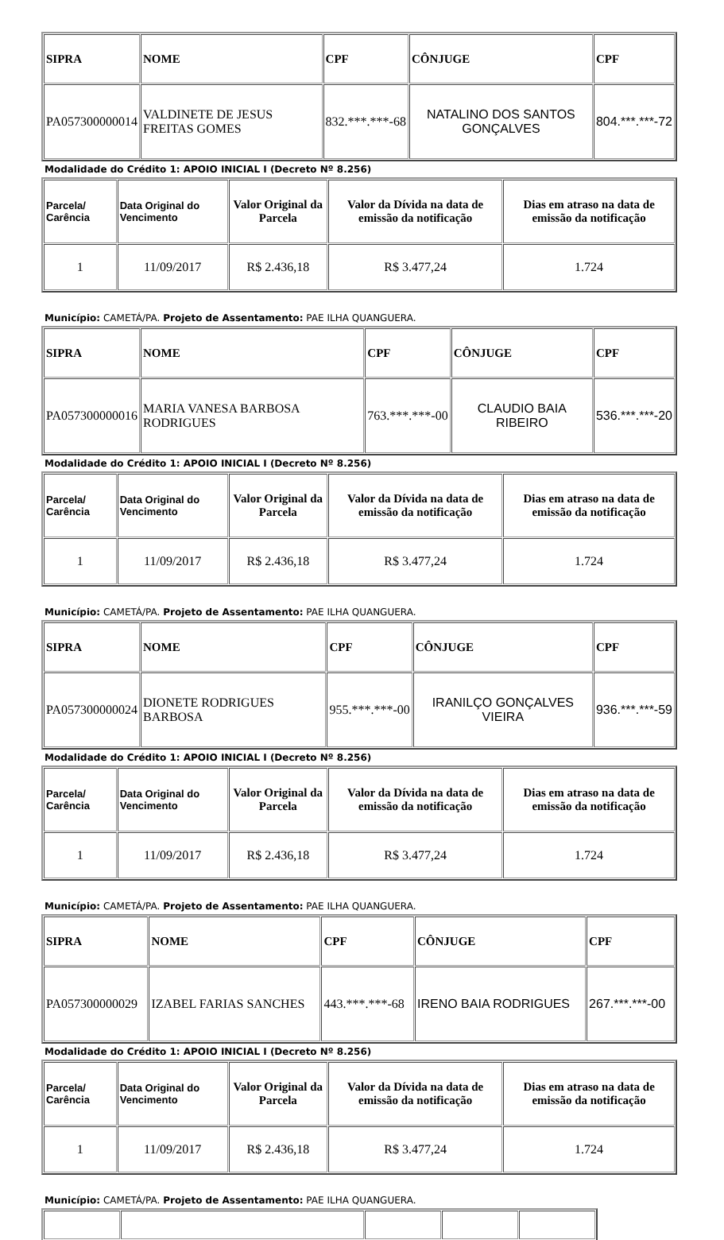| SIPRA | NOME | CPF | CÔNJUGE | CPF |
| --- | --- | --- | --- | --- |
| PA057300000014 | VALDINETE DE JESUS FREITAS GOMES | 832.***.***-68 | NATALINO DOS SANTOS GONÇALVES | 804.***.***-72 |
Modalidade do Crédito 1: APOIO INICIAL I (Decreto Nº 8.256)
| Parcela/ Carência | Data Original do Vencimento | Valor Original da Parcela | Valor da Dívida na data de emissão da notificação | Dias em atraso na data de emissão da notificação |
| --- | --- | --- | --- | --- |
| 1 | 11/09/2017 | R$ 2.436,18 | R$ 3.477,24 | 1.724 |
Município: CAMETÁ/PA. Projeto de Assentamento: PAE ILHA QUANGUERA.
| SIPRA | NOME | CPF | CÔNJUGE | CPF |
| --- | --- | --- | --- | --- |
| PA057300000016 | MARIA VANESA BARBOSA RODRIGUES | 763.***.***-00 | CLAUDIO BAIA RIBEIRO | 536.***.***-20 |
Modalidade do Crédito 1: APOIO INICIAL I (Decreto Nº 8.256)
| Parcela/ Carência | Data Original do Vencimento | Valor Original da Parcela | Valor da Dívida na data de emissão da notificação | Dias em atraso na data de emissão da notificação |
| --- | --- | --- | --- | --- |
| 1 | 11/09/2017 | R$ 2.436,18 | R$ 3.477,24 | 1.724 |
Município: CAMETÁ/PA. Projeto de Assentamento: PAE ILHA QUANGUERA.
| SIPRA | NOME | CPF | CÔNJUGE | CPF |
| --- | --- | --- | --- | --- |
| PA057300000024 | DIONETE RODRIGUES BARBOSA | 955.***.***-00 | IRANILÇO GONÇALVES VIEIRA | 936.***.***-59 |
Modalidade do Crédito 1: APOIO INICIAL I (Decreto Nº 8.256)
| Parcela/ Carência | Data Original do Vencimento | Valor Original da Parcela | Valor da Dívida na data de emissão da notificação | Dias em atraso na data de emissão da notificação |
| --- | --- | --- | --- | --- |
| 1 | 11/09/2017 | R$ 2.436,18 | R$ 3.477,24 | 1.724 |
Município: CAMETÁ/PA. Projeto de Assentamento: PAE ILHA QUANGUERA.
| SIPRA | NOME | CPF | CÔNJUGE | CPF |
| --- | --- | --- | --- | --- |
| PA057300000029 | IZABEL FARIAS SANCHES | 443.***.***-68 | IRENO BAIA RODRIGUES | 267.***.***-00 |
Modalidade do Crédito 1: APOIO INICIAL I (Decreto Nº 8.256)
| Parcela/ Carência | Data Original do Vencimento | Valor Original da Parcela | Valor da Dívida na data de emissão da notificação | Dias em atraso na data de emissão da notificação |
| --- | --- | --- | --- | --- |
| 1 | 11/09/2017 | R$ 2.436,18 | R$ 3.477,24 | 1.724 |
Município: CAMETÁ/PA. Projeto de Assentamento: PAE ILHA QUANGUERA.